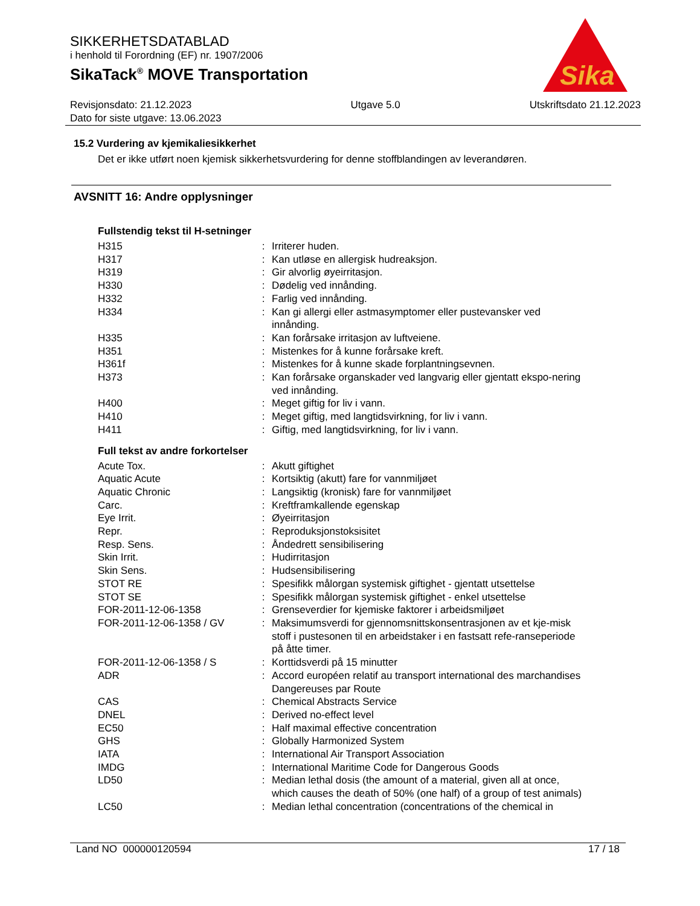SIKKERHETSDATABLAD
i henhold til Forordning (EF) nr. 1907/2006
SikaTack<sup>®</sup> MOVE Transportation
Revisjonsdato: 21.12.2023
Dato for siste utgave: 13.06.2023
Utgave 5.0 Utskriftsdato 21.12.2023
Sika
®
15.2 Vurdering av kjemikaliesikkerhet
Det er ikke utført noen kjemisk sikkerhetsvurdering for denne stoffblandingen av leverandøren.
AVSNITT 16: Andre opplysninger
Fullstendig tekst til H-setninger
| H315 | : | Irriterer huden. |
| H317 | : | Kan utløse en allergisk hudreaksjon. |
| H319 | : | Gir alvorlig øyeirritasjon. |
| H330 | : | Dødelig ved innånding. |
| H332 | : | Farlig ved innånding. |
| H334 | : | Kan gi allergi eller astmasymptomer eller pustevansker ved innånding. |
| H335 | : | Kan forårsake irritasjon av luftveiene. |
| H351 | : | Mistenkes for å kunne forårsake kreft. |
| H361f | : | Mistenkes for å kunne skade forplantningsevnen. |
| H373 | : | Kan forårsake organskader ved langvarig eller gjentatt ekspo-nering ved innånding. |
| H400 | : | Meget giftig for liv i vann. |
| H410 | : | Meget giftig, med langtidsvirkning, for liv i vann. |
| H411 | : | Giftig, med langtidsvirkning, for liv i vann. |
Full tekst av andre forkortelser
| Acute Tox. | : | Akutt giftighet |
| Aquatic Acute | : | Kortsiktig (akutt) fare for vannmiljøet |
| Aquatic Chronic | : | Langsiktig (kronisk) fare for vannmiljøet |
| Carc. | : | Kreftframkallende egenskap |
| Eye Irrit. | : | Øyeirritasjon |
| Repr. | : | Reproduksjonstoksisitet |
| Resp. Sens. | : | Åndedrett sensibilisering |
| Skin Irrit. | : | Hudirritasjon |
| Skin Sens. | : | Hudsensibilisering |
| STOT RE | : | Spesifikk målorgan systemisk giftighet - gjentatt utsettelse |
| STOT SE | : | Spesifikk målorgan systemisk giftighet - enkel utsettelse |
| FOR-2011-12-06-1358 | : | Grenseverdier for kjemiske faktorer i arbeidsmiljøet |
| FOR-2011-12-06-1358 / GV | : | Maksimumsverdi for gjennomsnittskonsentrasjonen av et kje-misk stoff i pustesonen til en arbeidstaker i en fastsatt refe-ranseperiode på åtte timer. |
| FOR-2011-12-06-1358 / S | : | Korttidsverdi på 15 minutter |
| ADR | : | Accord européen relatif au transport international des marchandises Dangereuses par Route |
| CAS | : | Chemical Abstracts Service |
| DNEL | : | Derived no-effect level |
| EC50 | : | Half maximal effective concentration |
| GHS | : | Globally Harmonized System |
| IATA | : | International Air Transport Association |
| IMDG | : | International Maritime Code for Dangerous Goods |
| LD50 | : | Median lethal dosis (the amount of a material, given all at once, which causes the death of 50% (one half) of a group of test animals) |
| LC50 | : | Median lethal concentration (concentrations of the chemical in |
Land NO 000000120594 17 / 18